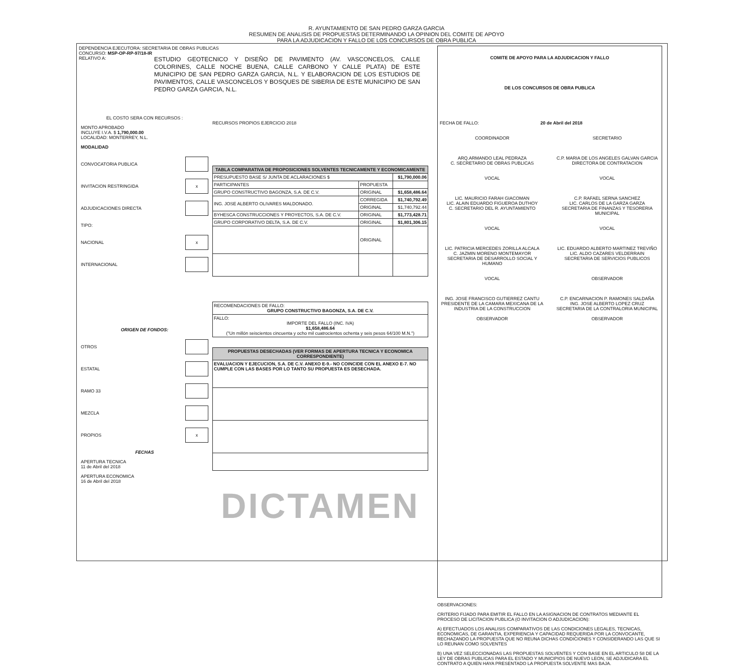R. AYUNTAMIENTO DE SAN PEDRO GARZA GARCIA
RESUMEN DE ANALISIS DE PROPUESTAS DETERMINANDO LA OPINION DEL COMITE DE APOYO
PARA LA ADJUDICACION Y FALLO DE LOS CONCURSOS DE OBRA PUBLICA
DEPENDENCIA EJECUTORA: SECRETARIA DE OBRAS PUBLICAS
CONCURSO: MSP-OP-RP-97/18-IR
RELATIVO A:
ESTUDIO GEOTECNICO Y DISEÑO DE PAVIMENTO (AV. VASCONCELOS, CALLE COLORINES, CALLE NOCHE BUENA, CALLE CARBONO Y CALLE PLATA) DE ESTE MUNICIPIO DE SAN PEDRO GARZA GARCIA, N.L. Y ELABORACION DE LOS ESTUDIOS DE PAVIMENTOS, CALLE VASCONCELOS Y BOSQUES DE SIBERIA DE ESTE MUNICIPIO DE SAN PEDRO GARZA GARCIA, N.L.
EL COSTO SERA CON RECURSOS :
MONTO APROBADO
INCLUYE I.V.A. $ 1,790,000.00
LOCALIDAD: MONTERREY, N.L.
MODALIDAD
CONVOCATORIA PUBLICA
INVITACION RESTRINGIDA x
ADJUDICACIONES DIRECTA
TIPO:
NACIONAL x
INTERNACIONAL
ORIGEN DE FONDOS:
OTROS
ESTATAL
RAMO 33
MEZCLA
PROPIOS x
FECHAS
APERTURA TECNICA
11 de Abril del 2018
APERTURA ECONOMICA
16 de Abril del 2018
RECURSOS PROPIOS EJERCICIO 2018
| TABLA COMPARATIVA DE PROPOSICIONES SOLVENTES TECNICAMENTE Y ECONOMICAMENTE | | |
| --- | --- | --- |
| PRESUPUESTO BASE S/ JUNTA DE ACLARACIONES $ | | $1,790,000.06 |
| PARTICIPANTES | PROPUESTA | |
| GRUPO CONSTRUCTIVO BAGONZA, S.A. DE C.V. | ORIGINAL | $1,658,486.64 |
| ING. JOSE ALBERTO OLIVARES MALDONADO. | CORREGIDA | $1,740,792.49 |
| | ORIGINAL | $1,740,792.44 |
| BYHESCA CONSTRUCCIONES Y PROYECTOS, S.A. DE C.V. | ORIGINAL | $1,773,428.71 |
| GRUPO CORPORATIVO DELTA, S.A. DE C.V. | ORIGINAL | $1,801,306.15 |
| | ORIGINAL | |
| RECOMENDACIONES DE FALLO: GRUPO CONSTRUCTIVO BAGONZA, S.A. DE C.V. |
| FALLO: IMPORTE DEL FALLO (INC. IVA) $1,658,486.64 ("Un millón seiscientos cincuenta y ocho mil cuatrocientos ochenta y seis pesos 64/100 M.N.") |
| PROPUESTAS DESECHADAS (VER FORMAS DE APERTURA TECNICA Y ECONOMICA CORRESPONDIENTE) |
| --- |
| EVALUACION Y EJECUCION, S.A. DE C.V. ANEXO E-9.- NO COINCIDE CON EL ANEXO E-7. NO CUMPLE CON LAS BASES POR LO TANTO SU PROPUESTA ES DESECHADA. |
DICTAMEN
COMITE DE APOYO PARA LA ADJUDICACION Y FALLO
DE LOS CONCURSOS DE OBRA PUBLICA
FECHA DE FALLO: 20 de Abril del 2018
COORDINADOR
ARQ.ARMANDO LEAL PEDRAZA
C. SECRETARIO DE OBRAS PUBLICAS
SECRETARIO
C.P. MARIA DE LOS ANGELES GALVAN GARCIA
DIRECTORA DE CONTRATACION
VOCAL
LIC. MAURICIO FARAH GIACOMAN
LIC. ALAIN EDUARDO FIGUEROA DUTHOY
C. SECRETARIO DEL R. AYUNTAMIENTO
VOCAL
C.P. RAFAEL SERNA SANCHEZ
LIC. CARLOS DE LA GARZA GARZA
SECRETARIA DE FINANZAS Y TESORERIA MUNICIPAL
VOCAL
LIC. PATRICIA MERCEDES ZORILLA ALCALA
C. JAZMIN MORENO MONTEMAYOR
SECRETARIA DE DESARROLLO SOCIAL Y HUMANO
VOCAL
LIC. EDUARDO ALBERTO MARTINEZ TREVIÑO
LIC. ALDO CAZARES VELDERRAIN
SECRETARIA DE SERVICIOS PUBLICOS
VOCAL
ING. JOSE FRANCISCO GUTIERREZ CANTU
PRESIDENTE DE LA CAMARA MEXICANA DE LA INDUSTRIA DE LA CONSTRUCCION
OBSERVADOR
OBSERVADOR
C.P. ENCARNACION P. RAMONES SALDAÑA
ING. JOSE ALBERTO LOPEZ CRUZ
SECRETARIA DE LA CONTRALORIA MUNICIPAL
OBSERVADOR
OBSERVACIONES:
CRITERIO FIJADO PARA EMITIR EL FALLO EN LA ASIGNACION DE CONTRATOS MEDIANTE EL PROCESO DE LICITACION PUBLICA (O INVITACION O ADJUDICACION):
A) EFECTUADOS LOS ANALISIS COMPARATIVOS DE LAS CONDICIONES LEGALES, TECNICAS, ECONOMICAS, DE GARANTIA, EXPERIENCIA Y CAPACIDAD REQUERIDA POR LA CONVOCANTE, RECHAZANDO LA PROPUESTA QUE NO REUNA DICHAS CONDICIONES Y CONSIDERANDO LAS QUE SI LO REUNAN COMO SOLVENTES
B) UNA VEZ SELECCIONADAS LAS PROPUESTAS SOLVENTES Y CON BASE EN EL ARTICULO 58 DE LA LEY DE OBRAS PUBLICAS PARA EL ESTADO Y MUNICIPIOS DE NUEVO LEON, SE ADJUDICARA EL CONTRATO A QUIEN HAYA PRESENTADO LA PROPUESTA SOLVENTE MAS BAJA.